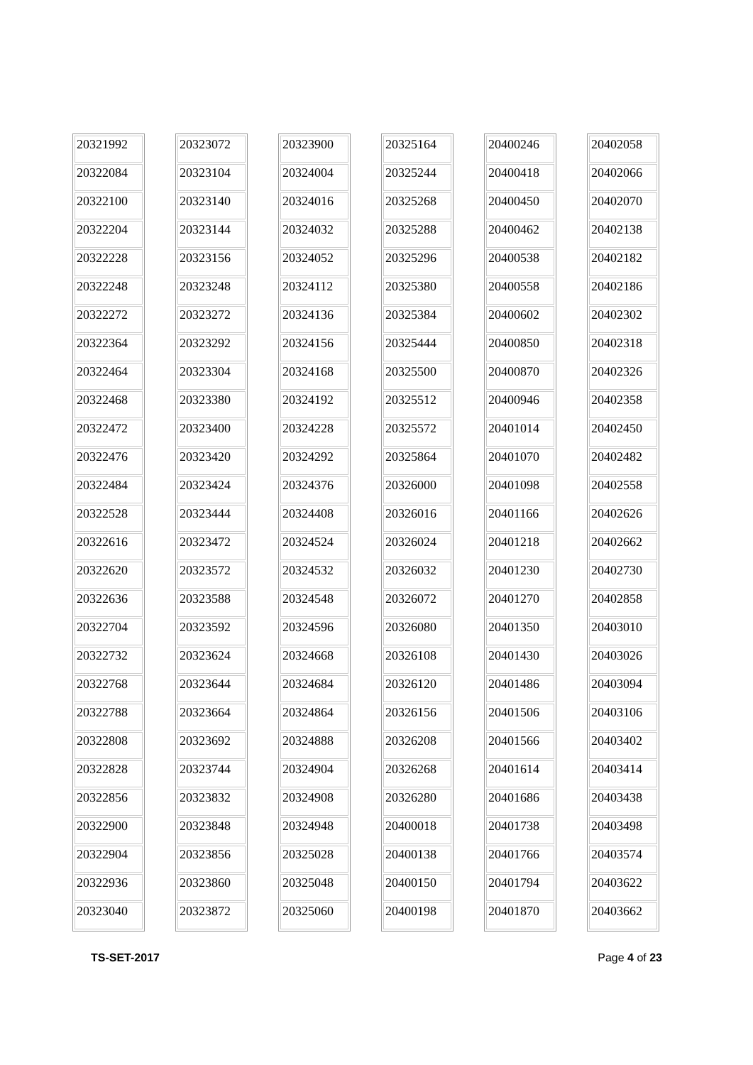| 20321992 |
| 20322084 |
| 20322100 |
| 20322204 |
| 20322228 |
| 20322248 |
| 20322272 |
| 20322364 |
| 20322464 |
| 20322468 |
| 20322472 |
| 20322476 |
| 20322484 |
| 20322528 |
| 20322616 |
| 20322620 |
| 20322636 |
| 20322704 |
| 20322732 |
| 20322768 |
| 20322788 |
| 20322808 |
| 20322828 |
| 20322856 |
| 20322900 |
| 20322904 |
| 20322936 |
| 20323040 |
| 20323072 |
| 20323104 |
| 20323140 |
| 20323144 |
| 20323156 |
| 20323248 |
| 20323272 |
| 20323292 |
| 20323304 |
| 20323380 |
| 20323400 |
| 20323420 |
| 20323424 |
| 20323444 |
| 20323472 |
| 20323572 |
| 20323588 |
| 20323592 |
| 20323624 |
| 20323644 |
| 20323664 |
| 20323692 |
| 20323744 |
| 20323832 |
| 20323848 |
| 20323856 |
| 20323860 |
| 20323872 |
| 20323900 |
| 20324004 |
| 20324016 |
| 20324032 |
| 20324052 |
| 20324112 |
| 20324136 |
| 20324156 |
| 20324168 |
| 20324192 |
| 20324228 |
| 20324292 |
| 20324376 |
| 20324408 |
| 20324524 |
| 20324532 |
| 20324548 |
| 20324596 |
| 20324668 |
| 20324684 |
| 20324864 |
| 20324888 |
| 20324904 |
| 20324908 |
| 20324948 |
| 20325028 |
| 20325048 |
| 20325060 |
| 20325164 |
| 20325244 |
| 20325268 |
| 20325288 |
| 20325296 |
| 20325380 |
| 20325384 |
| 20325444 |
| 20325500 |
| 20325512 |
| 20325572 |
| 20325864 |
| 20326000 |
| 20326016 |
| 20326024 |
| 20326032 |
| 20326072 |
| 20326080 |
| 20326108 |
| 20326120 |
| 20326156 |
| 20326208 |
| 20326268 |
| 20326280 |
| 20400018 |
| 20400138 |
| 20400150 |
| 20400198 |
| 20400246 |
| 20400418 |
| 20400450 |
| 20400462 |
| 20400538 |
| 20400558 |
| 20400602 |
| 20400850 |
| 20400870 |
| 20400946 |
| 20401014 |
| 20401070 |
| 20401098 |
| 20401166 |
| 20401218 |
| 20401230 |
| 20401270 |
| 20401350 |
| 20401430 |
| 20401486 |
| 20401506 |
| 20401566 |
| 20401614 |
| 20401686 |
| 20401738 |
| 20401766 |
| 20401794 |
| 20401870 |
| 20402058 |
| 20402066 |
| 20402070 |
| 20402138 |
| 20402182 |
| 20402186 |
| 20402302 |
| 20402318 |
| 20402326 |
| 20402358 |
| 20402450 |
| 20402482 |
| 20402558 |
| 20402626 |
| 20402662 |
| 20402730 |
| 20402858 |
| 20403010 |
| 20403026 |
| 20403094 |
| 20403106 |
| 20403402 |
| 20403414 |
| 20403438 |
| 20403498 |
| 20403574 |
| 20403622 |
| 20403662 |
TS-SET-2017 Page 4 of 23